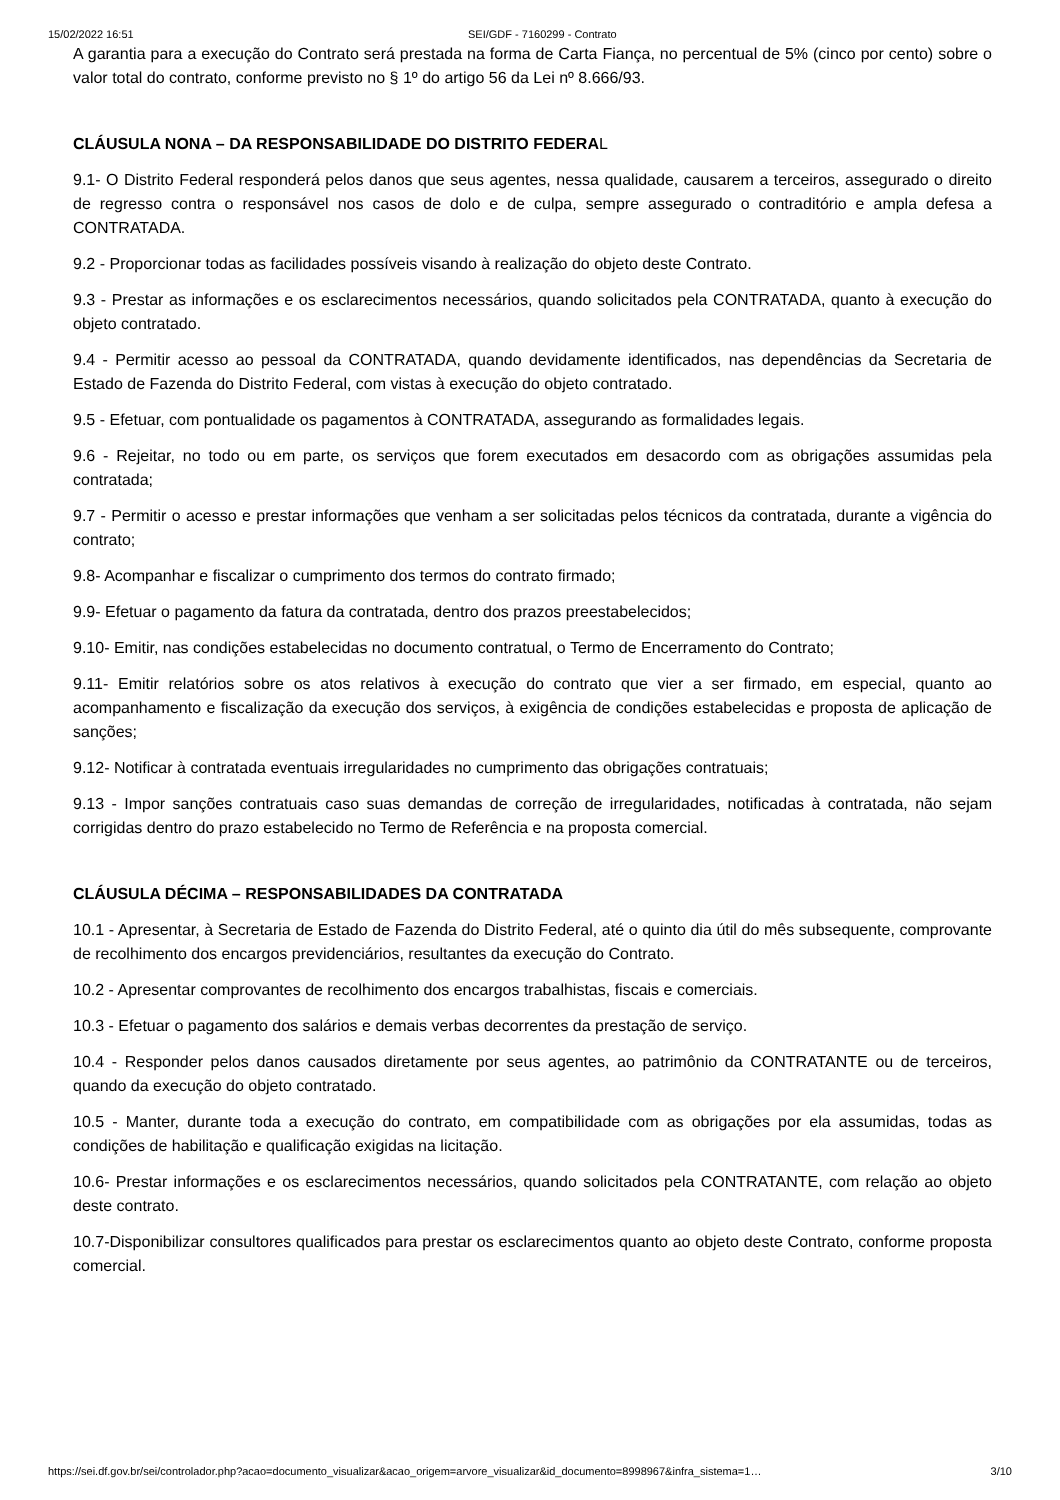15/02/2022 16:51 SEI/GDF - 7160299 - Contrato
A garantia para a execução do Contrato será prestada na forma de Carta Fiança, no percentual de 5% (cinco por cento) sobre o valor total do contrato, conforme previsto no § 1º do artigo 56 da Lei nº 8.666/93.
CLÁUSULA NONA – DA RESPONSABILIDADE DO DISTRITO FEDERAL
9.1- O Distrito Federal responderá pelos danos que seus agentes, nessa qualidade, causarem a terceiros, assegurado o direito de regresso contra o responsável nos casos de dolo e de culpa, sempre assegurado o contraditório e ampla defesa a CONTRATADA.
9.2 - Proporcionar todas as facilidades possíveis visando à realização do objeto deste Contrato.
9.3 - Prestar as informações e os esclarecimentos necessários, quando solicitados pela CONTRATADA, quanto à execução do objeto contratado.
9.4 - Permitir acesso ao pessoal da CONTRATADA, quando devidamente identificados, nas dependências da Secretaria de Estado de Fazenda do Distrito Federal, com vistas à execução do objeto contratado.
9.5 - Efetuar, com pontualidade os pagamentos à CONTRATADA, assegurando as formalidades legais.
9.6 - Rejeitar, no todo ou em parte, os serviços que forem executados em desacordo com as obrigações assumidas pela contratada;
9.7 - Permitir o acesso e prestar informações que venham a ser solicitadas pelos técnicos da contratada, durante a vigência do contrato;
9.8- Acompanhar e fiscalizar o cumprimento dos termos do contrato firmado;
9.9- Efetuar o pagamento da fatura da contratada, dentro dos prazos preestabelecidos;
9.10- Emitir, nas condições estabelecidas no documento contratual, o Termo de Encerramento do Contrato;
9.11- Emitir relatórios sobre os atos relativos à execução do contrato que vier a ser firmado, em especial, quanto ao acompanhamento e fiscalização da execução dos serviços, à exigência de condições estabelecidas e proposta de aplicação de sanções;
9.12- Notificar à contratada eventuais irregularidades no cumprimento das obrigações contratuais;
9.13 - Impor sanções contratuais caso suas demandas de correção de irregularidades, notificadas à contratada, não sejam corrigidas dentro do prazo estabelecido no Termo de Referência e na proposta comercial.
CLÁUSULA DÉCIMA – RESPONSABILIDADES DA CONTRATADA
10.1 - Apresentar, à Secretaria de Estado de Fazenda do Distrito Federal, até o quinto dia útil do mês subsequente, comprovante de recolhimento dos encargos previdenciários, resultantes da execução do Contrato.
10.2 - Apresentar comprovantes de recolhimento dos encargos trabalhistas, fiscais e comerciais.
10.3 - Efetuar o pagamento dos salários e demais verbas decorrentes da prestação de serviço.
10.4 - Responder pelos danos causados diretamente por seus agentes, ao patrimônio da CONTRATANTE ou de terceiros, quando da execução do objeto contratado.
10.5 - Manter, durante toda a execução do contrato, em compatibilidade com as obrigações por ela assumidas, todas as condições de habilitação e qualificação exigidas na licitação.
10.6- Prestar informações e os esclarecimentos necessários, quando solicitados pela CONTRATANTE, com relação ao objeto deste contrato.
10.7-Disponibilizar consultores qualificados para prestar os esclarecimentos quanto ao objeto deste Contrato, conforme proposta comercial.
https://sei.df.gov.br/sei/controlador.php?acao=documento_visualizar&acao_origem=arvore_visualizar&id_documento=8998967&infra_sistema=1… 3/10